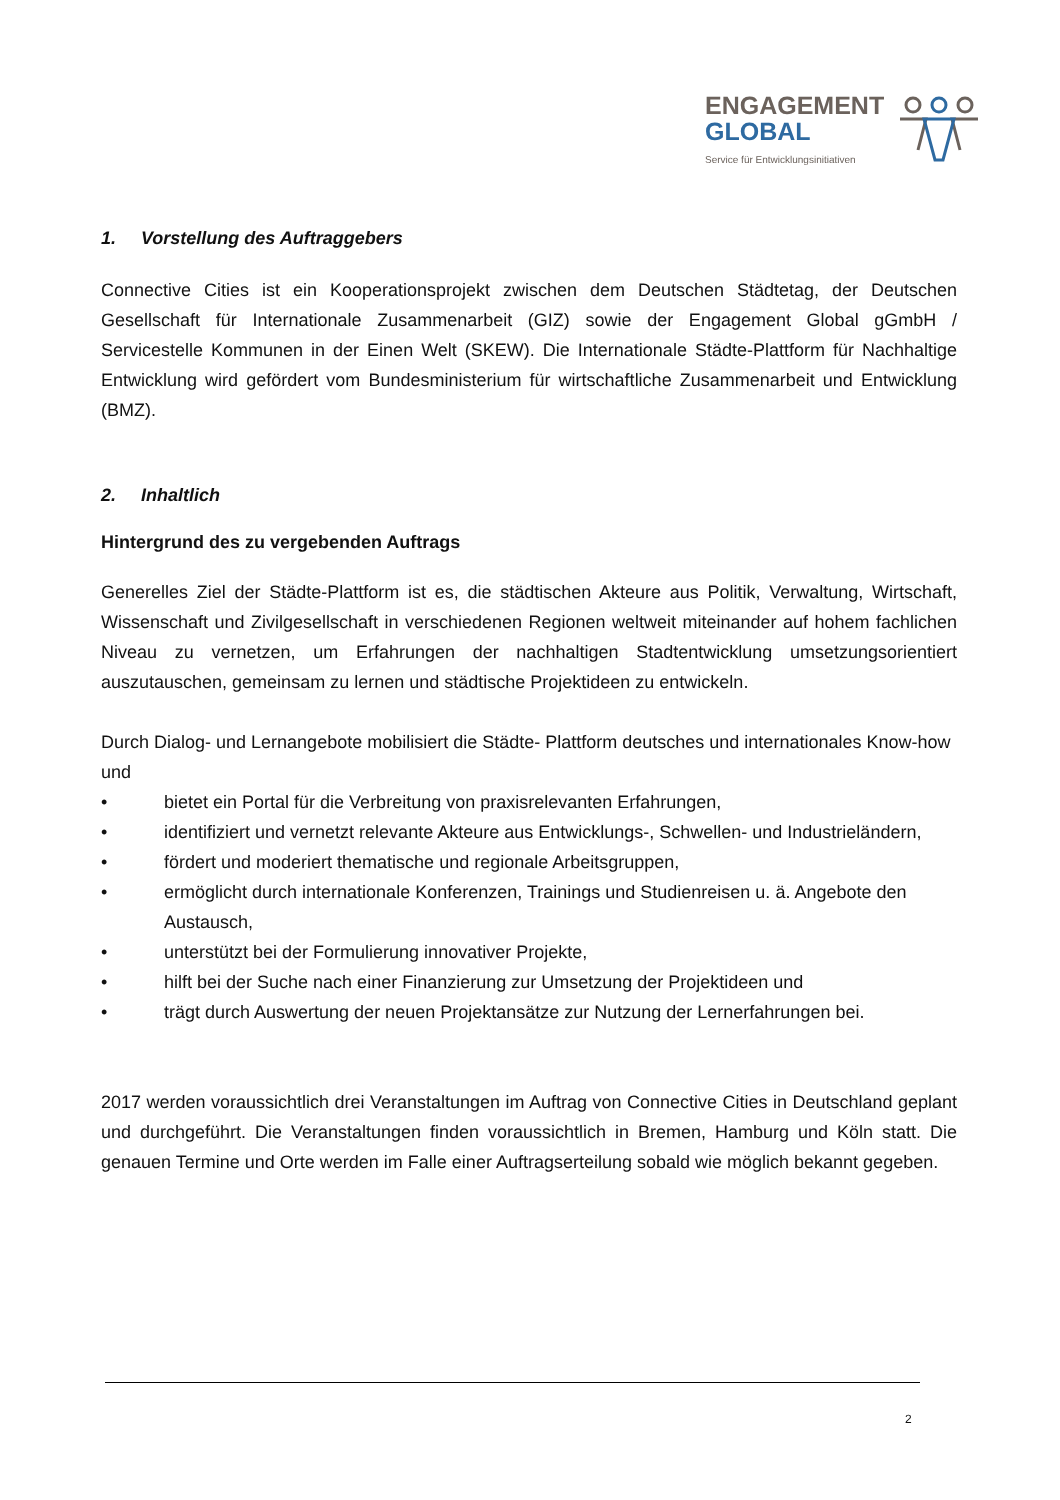ENGAGEMENT
GLOBAL
Service für Entwicklungsinitiativen
1. Vorstellung des Auftraggebers
Connective Cities ist ein Kooperationsprojekt zwischen dem Deutschen Städtetag, der Deutschen Gesellschaft für Internationale Zusammenarbeit (GIZ) sowie der Engagement Global gGmbH / Servicestelle Kommunen in der Einen Welt (SKEW). Die Internationale Städte-Plattform für Nachhaltige Entwicklung wird gefördert vom Bundesministerium für wirtschaftliche Zusammenarbeit und Entwicklung (BMZ).
2. Inhaltlich
Hintergrund des zu vergebenden Auftrags
Generelles Ziel der Städte-Plattform ist es, die städtischen Akteure aus Politik, Verwaltung, Wirtschaft, Wissenschaft und Zivilgesellschaft in verschiedenen Regionen weltweit miteinander auf hohem fachlichen Niveau zu vernetzen, um Erfahrungen der nachhaltigen Stadtentwicklung umsetzungsorientiert auszutauschen, gemeinsam zu lernen und städtische Projektideen zu entwickeln.
Durch Dialog- und Lernangebote mobilisiert die Städte- Plattform deutsches und internationales Know-how und
• bietet ein Portal für die Verbreitung von praxisrelevanten Erfahrungen,
• identifiziert und vernetzt relevante Akteure aus Entwicklungs-, Schwellen- und Industrieländern,
• fördert und moderiert thematische und regionale Arbeitsgruppen,
• ermöglicht durch internationale Konferenzen, Trainings und Studienreisen u. ä. Angebote den Austausch,
• unterstützt bei der Formulierung innovativer Projekte,
• hilft bei der Suche nach einer Finanzierung zur Umsetzung der Projektideen und
• trägt durch Auswertung der neuen Projektansätze zur Nutzung der Lernerfahrungen bei.
2017 werden voraussichtlich drei Veranstaltungen im Auftrag von Connective Cities in Deutschland geplant und durchgeführt. Die Veranstaltungen finden voraussichtlich in Bremen, Hamburg und Köln statt. Die genauen Termine und Orte werden im Falle einer Auftragserteilung sobald wie möglich bekannt gegeben.
2